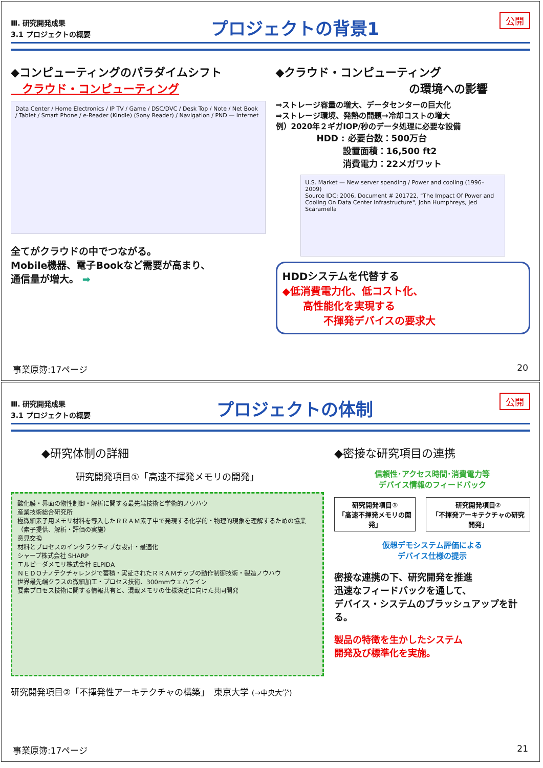Ⅲ. 研究開発成果
3.1 プロジェクトの概要
プロジェクトの背景1
公開
◆コンピューティングのパラダイムシフト
　クラウド・コンピューティング
Data Center / Home Electronics / IP TV / Game / DSC/DVC / Desk Top / Note / Net Book / Tablet / Smart Phone / e-Reader (Kindle) (Sony Reader) / Navigation / PND — Internet
全てがクラウドの中でつながる。
Mobile機器、電子Bookなど需要が高まり、
通信量が増大。 ➡
◆クラウド・コンピューティング
の環境への影響
⇒ストレージ容量の増大、データセンターの巨大化
⇒ストレージ環境、発熱の問題→冷却コストの増大
例）2020年２ギガIOP/秒のデータ処理に必要な設備
HDD : 必要台数：500万台
　　　設置面積：16,500 ft2
　　　消費電力：22メガワット
U.S. Market — New server spending / Power and cooling (1996–2009)
Source IDC: 2006, Document # 201722, "The Impact Of Power and Cooling On Data Center Infrastructure", John Humphreys, Jed Scaramella
HDDシステムを代替する
◆低消費電力化、低コスト化、
　　高性能化を実現する
　　　　不揮発デバイスの要求大
事業原簿:17ページ 20
Ⅲ. 研究開発成果
3.1 プロジェクトの概要
プロジェクトの体制
公開
◆研究体制の詳細
研究開発項目①「高速不揮発メモリの開発」
酸化膜・界面の物性制御・解析に関する最先端技術と学術的ノウハウ
産業技術総合研究所
極微細素子用メモリ材料を導入したＲＲＡＭ素子中で発現する化学的・物理的現象を理解するための協業（素子提供、解析・評価の実施）
意見交換
材料とプロセスのインタラクティブな設計・最適化
シャープ株式会社 SHARP
エルピーダメモリ株式会社 ELPIDA
ＮＥＤＯナノテクチャレンジで蓄積・実証されたＲＲＡＭチップの動作制御技術・製造ノウハウ
世界最先端クラスの微細加工・プロセス技術、300mmウェハライン
要素プロセス技術に関する情報共有と、混載メモリの仕様決定に向けた共同開発
研究開発項目②「不揮発性アーキテクチャの構築」　東京大学 (→中央大学)
◆密接な研究項目の連携
信頼性･アクセス時間･消費電力等
デバイス情報のフィードバック
研究開発項目①
「高速不揮発メモリの開発」
研究開発項目②
「不揮発アーキテクチャの研究開発」
仮想デモシステム評価による
デバイス仕様の提示
密接な連携の下、研究開発を推進
迅速なフィードバックを通して、
デバイス・システムのブラッシュアップを計る。
製品の特徴を生かしたシステム
開発及び標準化を実施。
事業原簿:17ページ 21